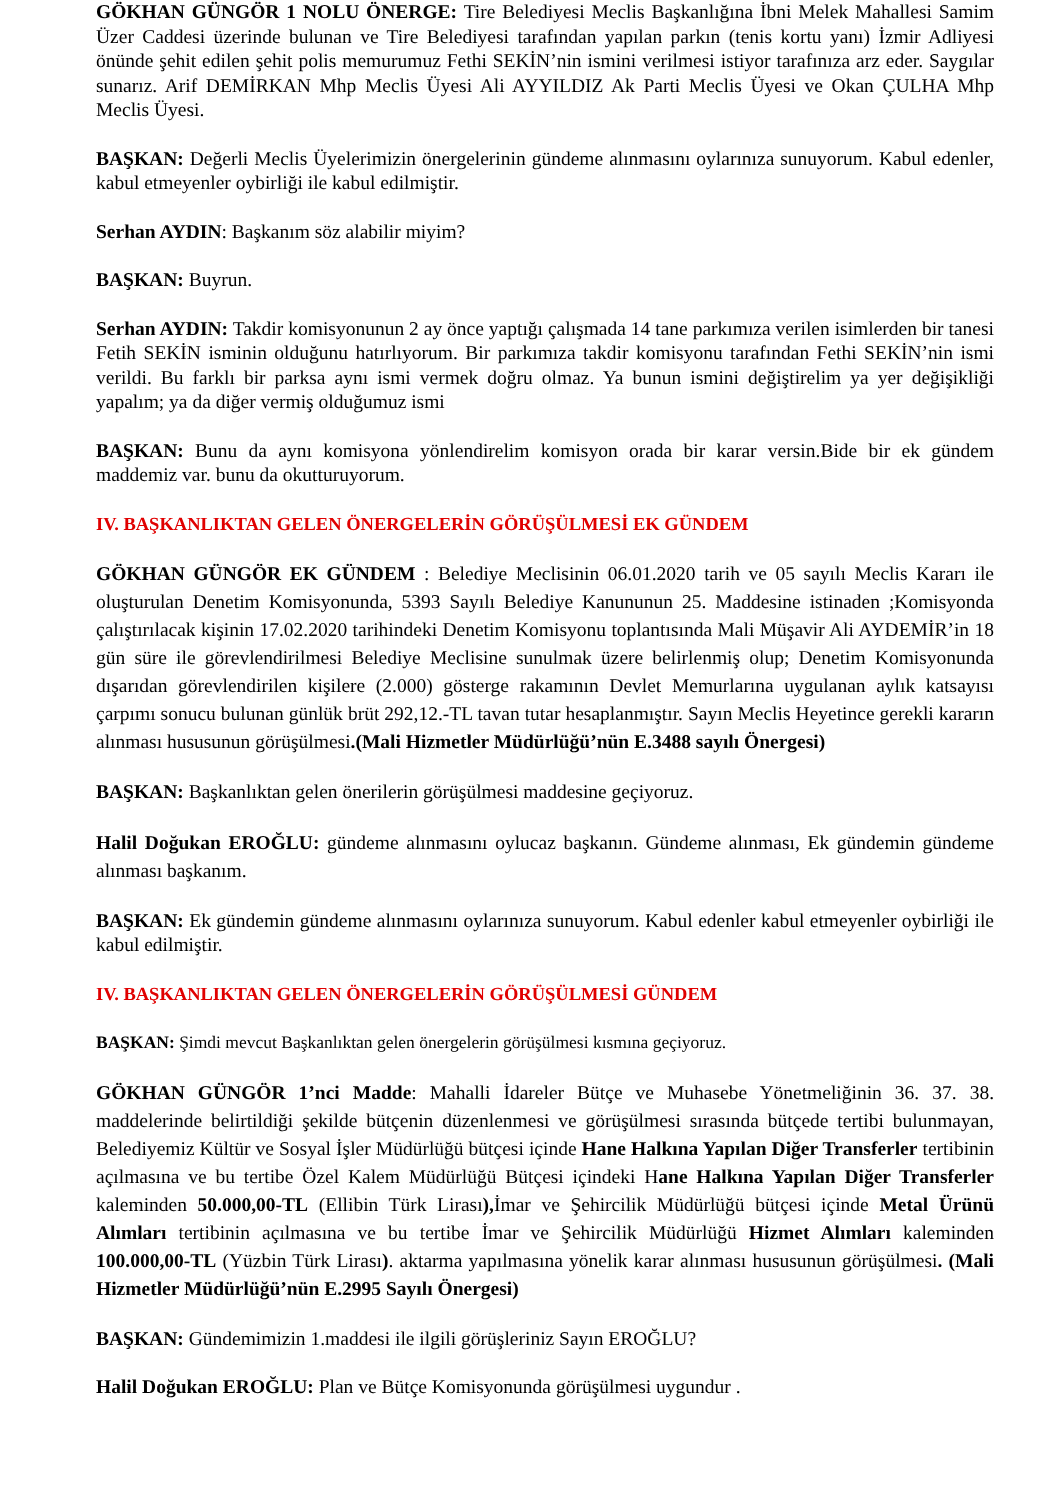GÖKHAN GÜNGÖR 1 NOLU ÖNERGE: Tire Belediyesi Meclis Başkanlığına İbni Melek Mahallesi Samim Üzer Caddesi üzerinde bulunan ve Tire Belediyesi tarafından yapılan parkın (tenis kortu yanı) İzmir Adliyesi önünde şehit edilen şehit polis memurumuz Fethi SEKİN’nin ismini verilmesi istiyor tarafınıza arz eder. Saygılar sunarız. Arif DEMİRKAN Mhp Meclis Üyesi Ali AYYILDIZ Ak Parti Meclis Üyesi ve Okan ÇULHA Mhp Meclis Üyesi.
BAŞKAN: Değerli Meclis Üyelerimizin önergelerinin gündeme alınmasını oylarınıza sunuyorum. Kabul edenler, kabul etmeyenler oybirliği ile kabul edilmiştir.
Serhan AYDIN: Başkanım söz alabilir miyim?
BAŞKAN: Buyrun.
Serhan AYDIN: Takdir komisyonunun 2 ay önce yaptığı çalışmada 14 tane parkımıza verilen isimlerden bir tanesi Fetih SEKİN isminin olduğunu hatırlıyorum. Bir parkımıza takdir komisyonu tarafından Fethi SEKİN’nin ismi verildi. Bu farklı bir parksa aynı ismi vermek doğru olmaz. Ya bunun ismini değiştirelim ya yer değişikliği yapalım; ya da diğer vermiş olduğumuz ismi
BAŞKAN: Bunu da aynı komisyona yönlendirelim komisyon orada bir karar versin.Bide bir ek gündem maddemiz var. bunu da okutturuyorum.
IV. BAŞKANLIKTAN GELEN ÖNERGELERİN GÖRÜŞÜLMESİ EK GÜNDEM
GÖKHAN GÜNGÖR EK GÜNDEM : Belediye Meclisinin 06.01.2020 tarih ve 05 sayılı Meclis Kararı ile oluşturulan Denetim Komisyonunda, 5393 Sayılı Belediye Kanununun 25. Maddesine istinaden ;Komisyonda çalıştırılacak kişinin 17.02.2020 tarihindeki Denetim Komisyonu toplantısında Mali Müşavir Ali AYDEMİR’in 18 gün süre ile görevlendirilmesi Belediye Meclisine sunulmak üzere belirlenmiş olup; Denetim Komisyonunda dışarıdan görevlendirilen kişilere (2.000) gösterge rakamının Devlet Memurlarına uygulanan aylık katsayısı çarpımı sonucu bulunan günlük brüt 292,12.-TL tavan tutar hesaplanmıştır. Sayın Meclis Heyetince gerekli kararın alınması hususunun görüşülmesi.(Mali Hizmetler Müdürlüğü’nün E.3488 sayılı Önergesi)
BAŞKAN: Başkanlıktan gelen önerilerin görüşülmesi maddesine geçiyoruz.
Halil Doğukan EROĞLU: gündeme alınmasını oylucaz başkanın. Gündeme alınması, Ek gündemin gündeme alınması başkanım.
BAŞKAN: Ek gündemin gündeme alınmasını oylarınıza sunuyorum. Kabul edenler kabul etmeyenler oybirliği ile kabul edilmiştir.
IV. BAŞKANLIKTAN GELEN ÖNERGELERİN GÖRÜŞÜLMESİ GÜNDEM
BAŞKAN: Şimdi mevcut Başkanlıktan gelen önergelerin görüşülmesi kısmına geçiyoruz.
GÖKHAN GÜNGÖR 1’nci Madde: Mahalli İdareler Bütçe ve Muhasebe Yönetmeliğinin 36. 37. 38. maddelerinde belirtildiği şekilde bütçenin düzenlenmesi ve görüşülmesi sırasında bütçede tertibi bulunmayan, Belediyemiz Kültür ve Sosyal İşler Müdürlüğü bütçesi içinde Hane Halkına Yapılan Diğer Transferler tertibinin açılmasına ve bu tertibe Özel Kalem Müdürlüğü Bütçesi içindeki Hane Halkına Yapılan Diğer Transferler kaleminden 50.000,00-TL (Ellibin Türk Lirası), İmar ve Şehircilik Müdürlüğü bütçesi içinde Metal Ürünü Alımları tertibinin açılmasına ve bu tertibe İmar ve Şehircilik Müdürlüğü Hizmet Alımları kaleminden 100.000,00-TL (Yüzbin Türk Lirası). aktarma yapılmasına yönelik karar alınması hususunun görüşülmesi. (Mali Hizmetler Müdürlüğü’nün E.2995 Sayılı Önergesi)
BAŞKAN: Gündemimizin 1.maddesi ile ilgili görüşleriniz Sayın EROĞLU?
Halil Doğukan EROĞLU: Plan ve Bütçe Komisyonunda görüşülmesi uygundur .